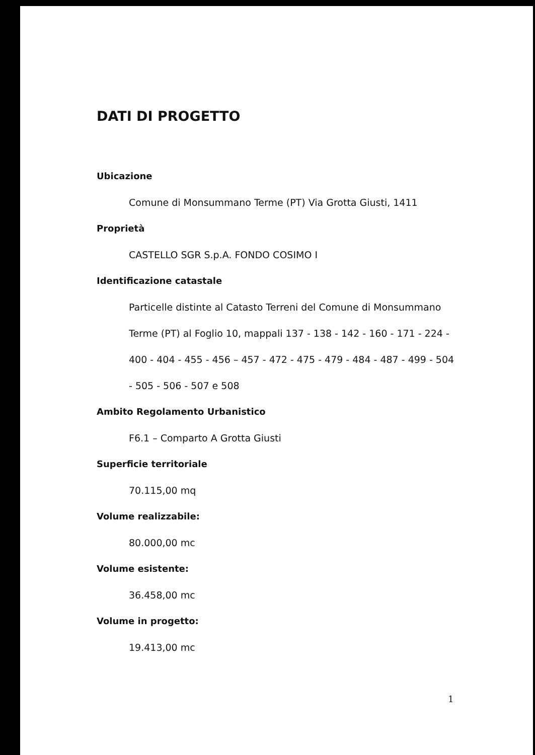DATI DI PROGETTO
Ubicazione
Comune di Monsummano Terme (PT) Via Grotta Giusti, 1411
Proprietà
CASTELLO SGR S.p.A. FONDO COSIMO I
Identificazione catastale
Particelle distinte al Catasto Terreni del Comune di Monsummano Terme (PT) al Foglio 10, mappali 137 - 138 - 142 - 160 - 171 - 224 - 400 - 404 - 455 - 456 – 457 - 472 - 475 - 479 - 484 - 487 - 499 - 504 - 505 - 506 - 507 e 508
Ambito Regolamento Urbanistico
F6.1 – Comparto A Grotta Giusti
Superficie territoriale
70.115,00 mq
Volume realizzabile:
80.000,00 mc
Volume esistente:
36.458,00 mc
Volume in progetto:
19.413,00 mc
1